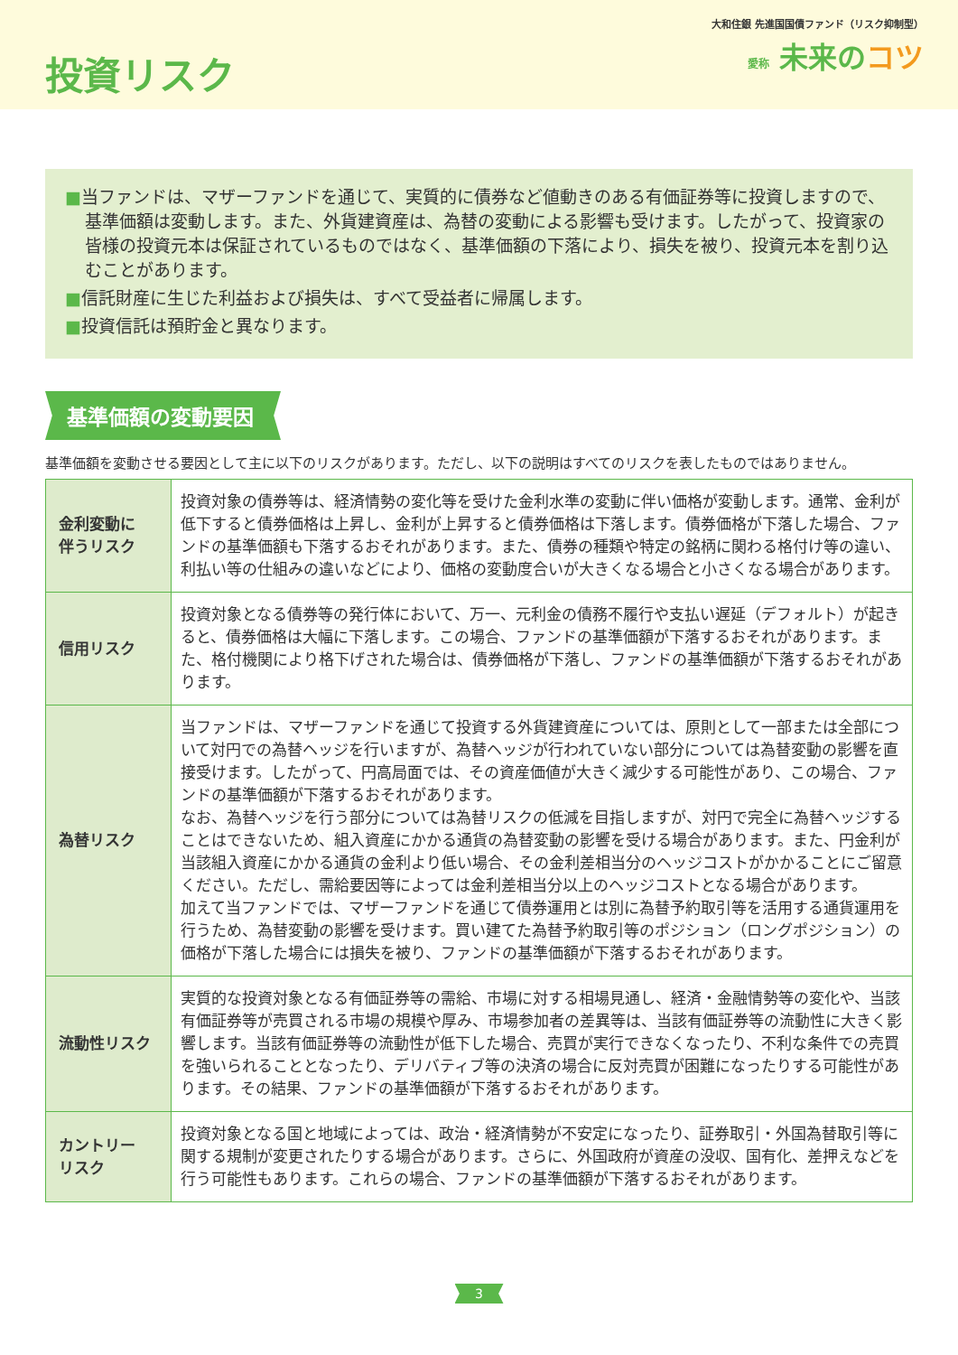投資リスク
大和住銀 先進国国債ファンド（リスク抑制型）
愛称 未来のコツ
■当ファンドは、マザーファンドを通じて、実質的に債券など値動きのある有価証券等に投資しますので、基準価額は変動します。また、外貨建資産は、為替の変動による影響も受けます。したがって、投資家の皆様の投資元本は保証されているものではなく、基準価額の下落により、損失を被り、投資元本を割り込むことがあります。
■信託財産に生じた利益および損失は、すべて受益者に帰属します。
■投資信託は預貯金と異なります。
基準価額の変動要因
基準価額を変動させる要因として主に以下のリスクがあります。ただし、以下の説明はすべてのリスクを表したものではありません。
| 金利変動に 伴うリスク | 投資対象の債券等は、経済情勢の変化等を受けた金利水準の変動に伴い価格が変動します。通常、金利が低下すると債券価格は上昇し、金利が上昇すると債券価格は下落します。債券価格が下落した場合、ファンドの基準価額も下落するおそれがあります。また、債券の種類や特定の銘柄に関わる格付け等の違い、利払い等の仕組みの違いなどにより、価格の変動度合いが大きくなる場合と小さくなる場合があります。 |
| 信用リスク | 投資対象となる債券等の発行体において、万一、元利金の債務不履行や支払い遅延（デフォルト）が起きると、債券価格は大幅に下落します。この場合、ファンドの基準価額が下落するおそれがあります。また、格付機関により格下げされた場合は、債券価格が下落し、ファンドの基準価額が下落するおそれがあります。 |
| 為替リスク | 当ファンドは、マザーファンドを通じて投資する外貨建資産については、原則として一部または全部について対円での為替ヘッジを行いますが、為替ヘッジが行われていない部分については為替変動の影響を直接受けます。したがって、円高局面では、その資産価値が大きく減少する可能性があり、この場合、ファンドの基準価額が下落するおそれがあります。 なお、為替ヘッジを行う部分については為替リスクの低減を目指しますが、対円で完全に為替ヘッジすることはできないため、組入資産にかかる通貨の為替変動の影響を受ける場合があります。また、円金利が当該組入資産にかかる通貨の金利より低い場合、その金利差相当分のヘッジコストがかかることにご留意ください。ただし、需給要因等によっては金利差相当分以上のヘッジコストとなる場合があります。 加えて当ファンドでは、マザーファンドを通じて債券運用とは別に為替予約取引等を活用する通貨運用を行うため、為替変動の影響を受けます。買い建てた為替予約取引等のポジション（ロングポジション）の価格が下落した場合には損失を被り、ファンドの基準価額が下落するおそれがあります。 |
| 流動性リスク | 実質的な投資対象となる有価証券等の需給、市場に対する相場見通し、経済・金融情勢等の変化や、当該有価証券等が売買される市場の規模や厚み、市場参加者の差異等は、当該有価証券等の流動性に大きく影響します。当該有価証券等の流動性が低下した場合、売買が実行できなくなったり、不利な条件での売買を強いられることとなったり、デリバティブ等の決済の場合に反対売買が困難になったりする可能性があります。その結果、ファンドの基準価額が下落するおそれがあります。 |
| カントリー リスク | 投資対象となる国と地域によっては、政治・経済情勢が不安定になったり、証券取引・外国為替取引等に関する規制が変更されたりする場合があります。さらに、外国政府が資産の没収、国有化、差押えなどを行う可能性もあります。これらの場合、ファンドの基準価額が下落するおそれがあります。 |
3